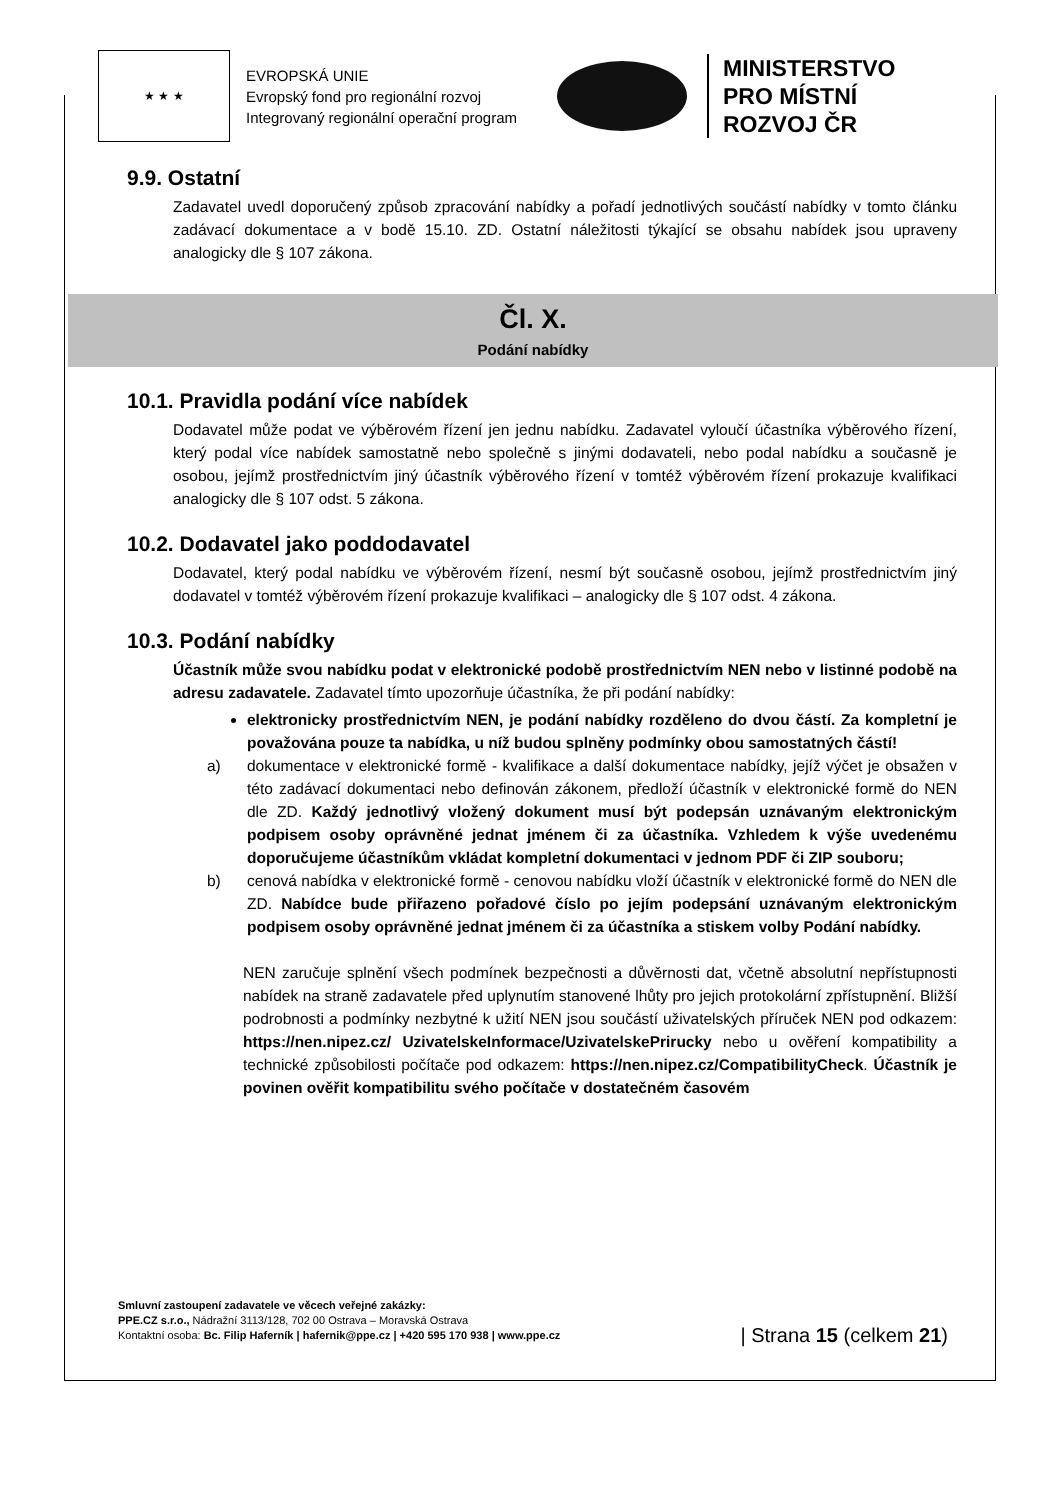★ ★ ★
EVROPSKÁ UNIE
Evropský fond pro regionální rozvoj
Integrovaný regionální operační program
MINISTERSTVO
PRO MÍSTNÍ
ROZVOJ ČR
9.9. Ostatní
Zadavatel uvedl doporučený způsob zpracování nabídky a pořadí jednotlivých součástí nabídky v tomto článku zadávací dokumentace a v bodě 15.10. ZD. Ostatní náležitosti týkající se obsahu nabídek jsou upraveny analogicky dle § 107 zákona.
Čl. X.
Podání nabídky
10.1. Pravidla podání více nabídek
Dodavatel může podat ve výběrovém řízení jen jednu nabídku. Zadavatel vyloučí účastníka výběrového řízení, který podal více nabídek samostatně nebo společně s jinými dodavateli, nebo podal nabídku a současně je osobou, jejímž prostřednictvím jiný účastník výběrového řízení v tomtéž výběrovém řízení prokazuje kvalifikaci analogicky dle § 107 odst. 5 zákona.
10.2. Dodavatel jako poddodavatel
Dodavatel, který podal nabídku ve výběrovém řízení, nesmí být současně osobou, jejímž prostřednictvím jiný dodavatel v tomtéž výběrovém řízení prokazuje kvalifikaci – analogicky dle § 107 odst. 4 zákona.
10.3. Podání nabídky
Účastník může svou nabídku podat v elektronické podobě prostřednictvím NEN nebo v listinné podobě na adresu zadavatele. Zadavatel tímto upozorňuje účastníka, že při podání nabídky:
elektronicky prostřednictvím NEN, je podání nabídky rozděleno do dvou částí. Za kompletní je považována pouze ta nabídka, u níž budou splněny podmínky obou samostatných částí!
a) dokumentace v elektronické formě - kvalifikace a další dokumentace nabídky, jejíž výčet je obsažen v této zadávací dokumentaci nebo definován zákonem, předloží účastník v elektronické formě do NEN dle ZD. Každý jednotlivý vložený dokument musí být podepsán uznávaným elektronickým podpisem osoby oprávněné jednat jménem či za účastníka. Vzhledem k výše uvedenému doporučujeme účastníkům vkládat kompletní dokumentaci v jednom PDF či ZIP souboru;
b) cenová nabídka v elektronické formě - cenovou nabídku vloží účastník v elektronické formě do NEN dle ZD. Nabídce bude přiřazeno pořadové číslo po jejím podepsání uznávaným elektronickým podpisem osoby oprávněné jednat jménem či za účastníka a stiskem volby Podání nabídky.
NEN zaručuje splnění všech podmínek bezpečnosti a důvěrnosti dat, včetně absolutní nepřístupnosti nabídek na straně zadavatele před uplynutím stanovené lhůty pro jejich protokolární zpřístupnění. Bližší podrobnosti a podmínky nezbytné k užití NEN jsou součástí uživatelských příruček NEN pod odkazem: https://nen.nipez.cz/ UzivatelskeInformace/UzivatelskePrirucky nebo u ověření kompatibility a technické způsobilosti počítače pod odkazem: https://nen.nipez.cz/CompatibilityCheck. Účastník je povinen ověřit kompatibilitu svého počítače v dostatečném časovém
Smluvní zastoupení zadavatele ve věcech veřejné zakázky:
PPE.CZ s.r.o., Nádražní 3113/128, 702 00 Ostrava – Moravská Ostrava
Kontaktní osoba: Bc. Filip Haferník | hafernik@ppe.cz | +420 595 170 938 | www.ppe.cz
| Strana 15 (celkem 21)